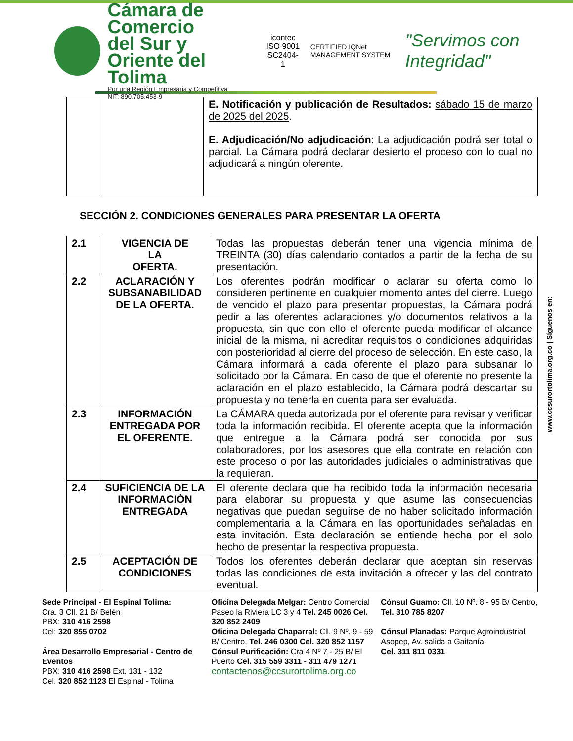Cámara de Comercio
del Sur y Oriente del Tolima
Por una Región Empresaria y Competitiva
NIT: 890.705.453-9
icontec ISO 9001
SC2404-1
CERTIFIED IQNet MANAGEMENT SYSTEM
"Servimos con Integridad"
| | | E. Notificación y publicación de Resultados: sábado 15 de marzo de 2025 del 2025 . E. Adjudicación/No adjudicación : La adjudicación podrá ser total o parcial. La Cámara podrá declarar desierto el proceso con lo cual no adjudicará a ningún oferente. |
SECCIÓN 2. CONDICIONES GENERALES PARA PRESENTAR LA OFERTA
| 2.1 | VIGENCIA DE LA OFERTA. | Todas las propuestas deberán tener una vigencia mínima de TREINTA (30) días calendario contados a partir de la fecha de su presentación. |
| 2.2 | ACLARACIÓN Y SUBSANABILIDAD DE LA OFERTA. | Los oferentes podrán modificar o aclarar su oferta como lo consideren pertinente en cualquier momento antes del cierre. Luego de vencido el plazo para presentar propuestas, la Cámara podrá pedir a las oferentes aclaraciones y/o documentos relativos a la propuesta, sin que con ello el oferente pueda modificar el alcance inicial de la misma, ni acreditar requisitos o condiciones adquiridas con posterioridad al cierre del proceso de selección. En este caso, la Cámara informará a cada oferente el plazo para subsanar lo solicitado por la Cámara. En caso de que el oferente no presente la aclaración en el plazo establecido, la Cámara podrá descartar su propuesta y no tenerla en cuenta para ser evaluada. |
| 2.3 | INFORMACIÓN ENTREGADA POR EL OFERENTE. | La CÁMARA queda autorizada por el oferente para revisar y verificar toda la información recibida. El oferente acepta que la información que entregue a la Cámara podrá ser conocida por sus colaboradores, por los asesores que ella contrate en relación con este proceso o por las autoridades judiciales o administrativas que la requieran. |
| 2.4 | SUFICIENCIA DE LA INFORMACIÓN ENTREGADA | El oferente declara que ha recibido toda la información necesaria para elaborar su propuesta y que asume las consecuencias negativas que puedan seguirse de no haber solicitado información complementaria a la Cámara en las oportunidades señaladas en esta invitación. Esta declaración se entiende hecha por el solo hecho de presentar la respectiva propuesta. |
| 2.5 | ACEPTACIÓN DE CONDICIONES | Todos los oferentes deberán declarar que aceptan sin reservas todas las condiciones de esta invitación a ofrecer y las del contrato eventual. |
www.ccsurortolima.org.co | Síguenos en:
Sede Principal - El Espinal Tolima:
Cra. 3 Cll. 21 B/ Belén
PBX: 310 416 2598
Cel: 320 855 0702
Área Desarrollo Empresarial - Centro de Eventos
PBX: 310 416 2598 Ext. 131 - 132
Cel. 320 852 1123 El Espinal - Tolima
Oficina Delegada Melgar: Centro Comercial Paseo la Riviera LC 3 y 4 Tel. 245 0026 Cel. 320 852 2409
Oficina Delegada Chaparral: Cll. 9 Nº. 9 - 59 B/ Centro, Tel. 246 0300 Cel. 320 852 1157
Cónsul Purificación: Cra 4 Nº 7 - 25 B/ El Puerto Cel. 315 559 3311 - 311 479 1271
contactenos@ccsurortolima.org.co
Cónsul Guamo: Cll. 10 Nº. 8 - 95 B/ Centro, Tel. 310 785 8207
Cónsul Planadas: Parque Agroindustrial Asopep, Av. salida a Gaitanía
Cel. 311 811 0331